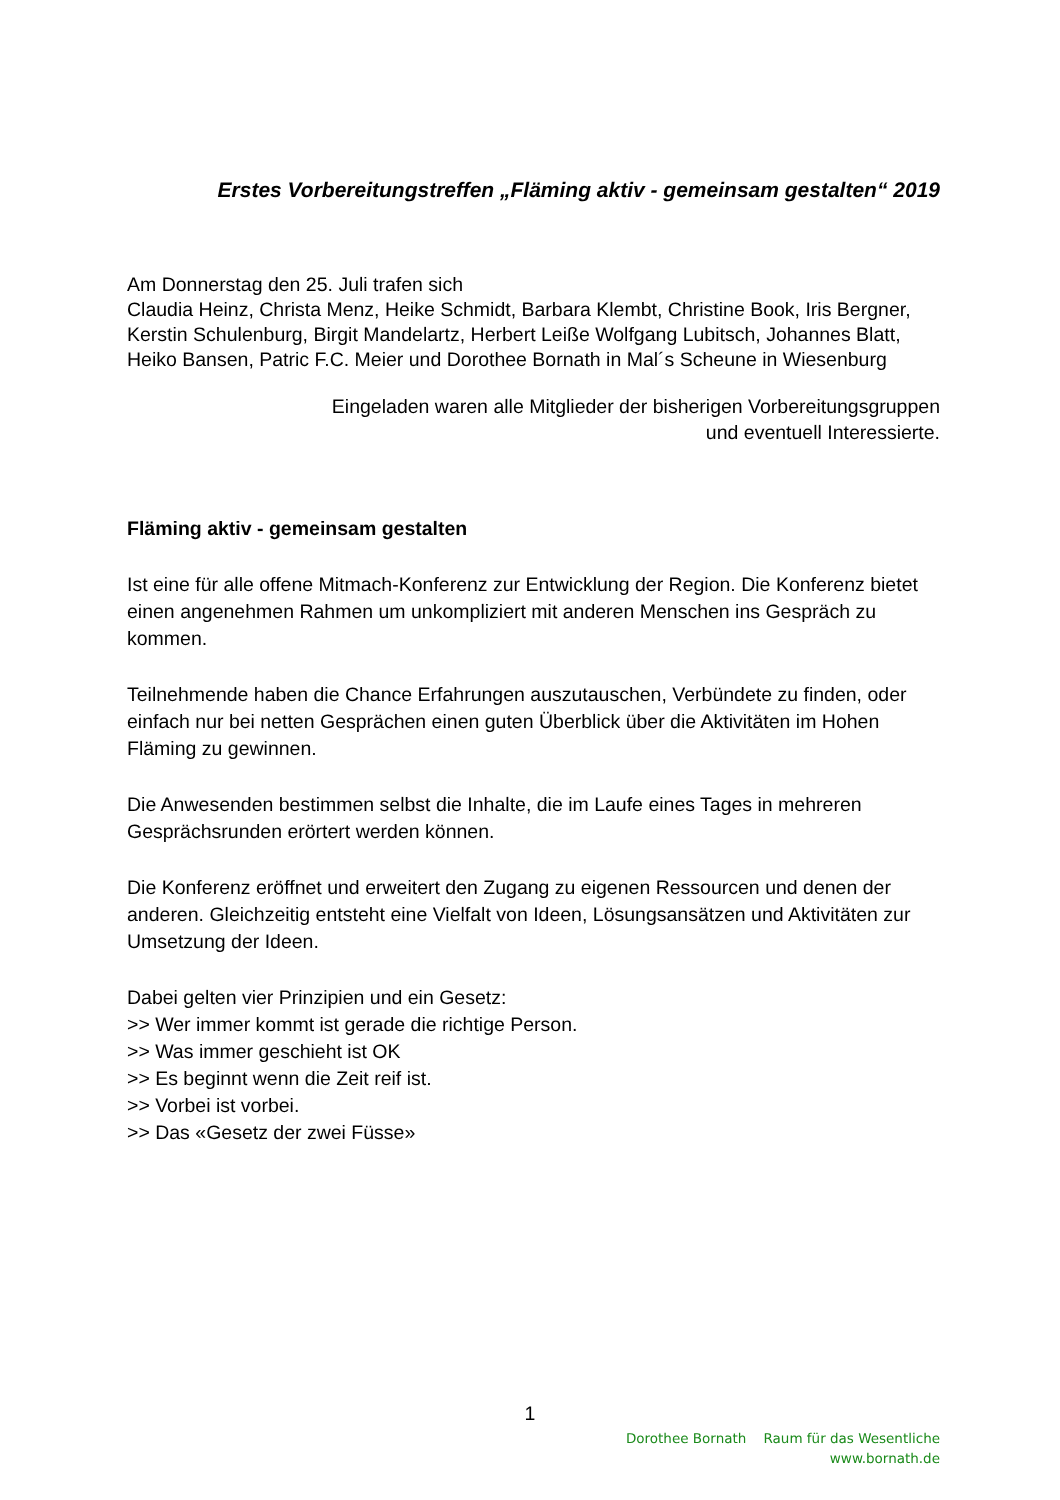Erstes Vorbereitungstreffen „Fläming aktiv - gemeinsam gestalten“ 2019
Am Donnerstag den 25. Juli trafen sich
Claudia Heinz, Christa Menz, Heike Schmidt, Barbara Klembt, Christine Book, Iris Bergner, Kerstin Schulenburg, Birgit Mandelartz, Herbert Leiße Wolfgang Lubitsch, Johannes Blatt, Heiko Bansen, Patric F.C. Meier und Dorothee Bornath in Mal´s Scheune in Wiesenburg
Eingeladen waren alle Mitglieder der bisherigen Vorbereitungsgruppen
und eventuell Interessierte.
Fläming aktiv - gemeinsam gestalten
Ist eine für alle offene Mitmach-Konferenz zur Entwicklung der Region. Die Konferenz bietet einen angenehmen Rahmen um unkompliziert mit anderen Menschen ins Gespräch zu kommen.
Teilnehmende haben die Chance Erfahrungen auszutauschen, Verbündete zu finden, oder einfach nur bei netten Gesprächen einen guten Überblick über die Aktivitäten im Hohen Fläming zu gewinnen.
Die Anwesenden bestimmen selbst die Inhalte, die im Laufe eines Tages in mehreren Gesprächsrunden erörtert werden können.
Die Konferenz eröffnet und erweitert den Zugang zu eigenen Ressourcen und denen der anderen. Gleichzeitig entsteht eine Vielfalt von Ideen, Lösungsansätzen und Aktivitäten zur Umsetzung der Ideen.
Dabei gelten vier Prinzipien und ein Gesetz:
>> Wer immer kommt ist gerade die richtige Person.
>> Was immer geschieht ist OK
>> Es beginnt wenn die Zeit reif ist.
>> Vorbei ist vorbei.
>> Das «Gesetz der zwei Füsse»
1
Dorothee Bornath Raum für das Wesentliche
www.bornath.de